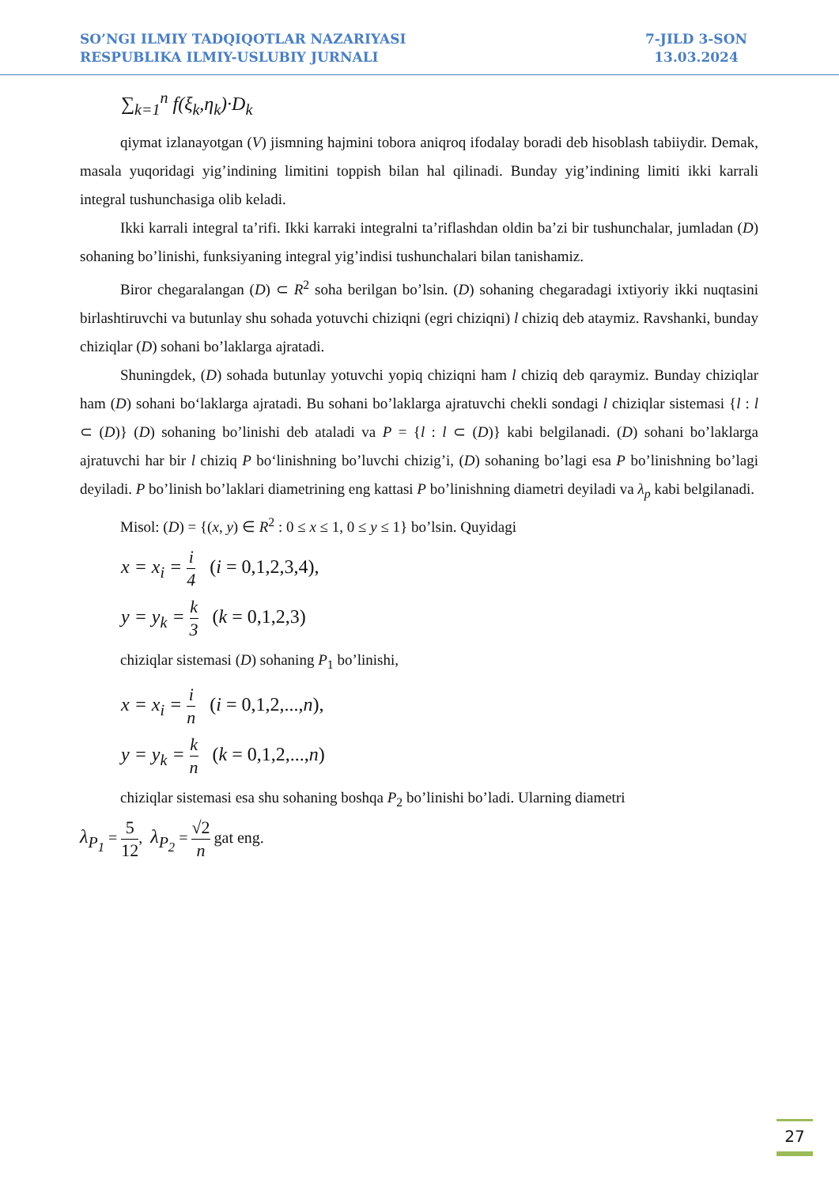SO’NGI ILMIY TADQIQOTLAR NAZARIYASI
RESPUBLIKA ILMIY-USLUBIY JURNALI
7-JILD 3-SON
13.03.2024
∑<sub>k=1</sub><sup>n</sup> f(ξ<sub>k</sub>,η<sub>k</sub>)·D<sub>k</sub>
qiymat izlanayotgan (V) jismning hajmini tobora aniqroq ifodalay boradi deb hisoblash tabiiydir. Demak, masala yuqoridagi yig’indining limitini toppish bilan hal qilinadi. Bunday yig’indining limiti ikki karrali integral tushunchasiga olib keladi.
Ikki karrali integral ta’rifi. Ikki karraki integralni ta’riflashdan oldin ba’zi bir tushunchalar, jumladan (D) sohaning bo’linishi, funksiyaning integral yig’indisi tushunchalari bilan tanishamiz.
Biror chegaralangan (D) ⊂ R<sup>2</sup> soha berilgan bo’lsin. (D) sohaning chegaradagi ixtiyoriy ikki nuqtasini birlashtiruvchi va butunlay shu sohada yotuvchi chiziqni (egri chiziqni) l chiziq deb ataymiz. Ravshanki, bunday chiziqlar (D) sohani bo’laklarga ajratadi.
Shuningdek, (D) sohada butunlay yotuvchi yopiq chiziqni ham l chiziq deb qaraymiz. Bunday chiziqlar ham (D) sohani bo‘laklarga ajratadi. Bu sohani bo’laklarga ajratuvchi chekli sondagi l chiziqlar sistemasi {l : l ⊂ (D)} (D) sohaning bo’linishi deb ataladi va P = {l : l ⊂ (D)} kabi belgilanadi. (D) sohani bo’laklarga ajratuvchi har bir l chiziq P bo‘linishning bo’luvchi chizig’i, (D) sohaning bo’lagi esa P bo’linishning bo’lagi deyiladi. P bo’linish bo’laklari diametrining eng kattasi P bo’linishning diametri deyiladi va λ<sub>p</sub> kabi belgilanadi.
Misol: (D) = {(x, y) ∈ R<sup>2</sup> : 0 ≤ x ≤ 1, 0 ≤ y ≤ 1} bo’lsin. Quyidagi
x = x<sub>i</sub> = i 4 (i = 0,1,2,3,4),
y = y<sub>k</sub> = k 3 (k = 0,1,2,3)
chiziqlar sistemasi (D) sohaning P<sub>1</sub> bo’linishi,
x = x<sub>i</sub> = i n (i = 0,1,2,...,n),
y = y<sub>k</sub> = k n (k = 0,1,2,...,n)
chiziqlar sistemasi esa shu sohaning boshqa P<sub>2</sub> bo’linishi bo’ladi. Ularning diametri
λ<sub>P<sub>1</sub></sub> = 5 12, λ<sub>P<sub>2</sub></sub> = √2 n gat eng.
27